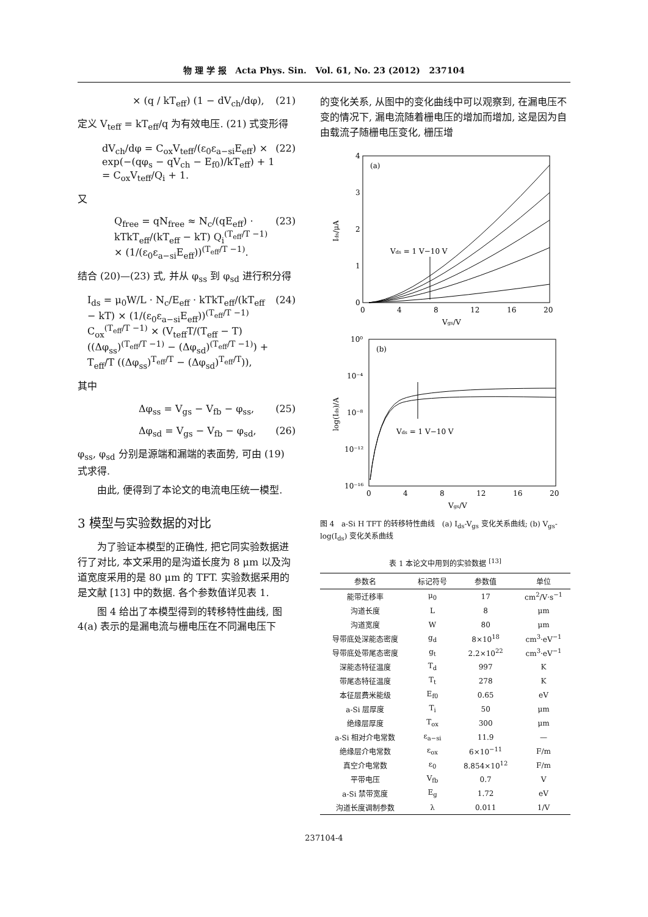物 理 学 报 Acta Phys. Sin. Vol. 61, No. 23 (2012) 237104
× (q / kT<sub>eff</sub>) (1 − dV<sub>ch</sub>/dφ), (21)
定义 V<sub>teff</sub> = kT<sub>eff</sub>/q 为有效电压. (21) 式变形得
dV<sub>ch</sub>/dφ = C<sub>ox</sub>V<sub>teff</sub>/(ε<sub>0</sub>ε<sub>a−si</sub>E<sub>eff</sub>) × exp(−(qφ<sub>s</sub> − qV<sub>ch</sub> − E<sub>f0</sub>)/kT<sub>eff</sub>) + 1 = C<sub>ox</sub>V<sub>teff</sub>/Q<sub>i</sub> + 1. (22)
又
Q<sub>free</sub> = qN<sub>free</sub> ≈ N<sub>c</sub>/(qE<sub>eff</sub>) · kTkT<sub>eff</sub>/(kT<sub>eff</sub> − kT) Q<sub>i</sub><sup>(T<sub>eff</sub>/T −1)</sup> × (1/(ε<sub>0</sub>ε<sub>a−si</sub>E<sub>eff</sub>))<sup>(T<sub>eff</sub>/T −1)</sup>. (23)
结合 (20)—(23) 式, 并从 φ<sub>ss</sub> 到 φ<sub>sd</sub> 进行积分得
I<sub>ds</sub> = μ<sub>0</sub>W/L · N<sub>c</sub>/E<sub>eff</sub> · kTkT<sub>eff</sub>/(kT<sub>eff</sub> − kT) × (1/(ε<sub>0</sub>ε<sub>a−si</sub>E<sub>eff</sub>))<sup>(T<sub>eff</sub>/T −1)</sup> C<sub>ox</sub><sup>(T<sub>eff</sub>/T −1)</sup> × (V<sub>teff</sub>T/(T<sub>eff</sub> − T) ((Δφ<sub>ss</sub>)<sup>(T<sub>eff</sub>/T −1)</sup> − (Δφ<sub>sd</sub>)<sup>(T<sub>eff</sub>/T −1)</sup>) + T<sub>eff</sub>/T ((Δφ<sub>ss</sub>)<sup>T<sub>eff</sub>/T</sup> − (Δφ<sub>sd</sub>)<sup>T<sub>eff</sub>/T</sup>)), (24)
其中
Δφ<sub>ss</sub> = V<sub>gs</sub> − V<sub>fb</sub> − φ<sub>ss</sub>, (25)
Δφ<sub>sd</sub> = V<sub>gs</sub> − V<sub>fb</sub> − φ<sub>sd</sub>, (26)
φ<sub>ss</sub>, φ<sub>sd</sub> 分别是源端和漏端的表面势, 可由 (19) 式求得.
由此, 便得到了本论文的电流电压统一模型.
3 模型与实验数据的对比
为了验证本模型的正确性, 把它同实验数据进行了对比, 本文采用的是沟道长度为 8 μm 以及沟道宽度采用的是 80 μm 的 TFT. 实验数据采用的是文献 [13] 中的数据. 各个参数值详见表 1.
图 4 给出了本模型得到的转移特性曲线, 图 4(a) 表示的是漏电流与栅电压在不同漏电压下
的变化关系, 从图中的变化曲线中可以观察到, 在漏电压不变的情况下, 漏电流随着栅电压的增加而增加, 这是因为自由载流子随栅电压变化, 栅压增
(a)
4
3
2
1
0
0
4
8
12
16
20
Vgs/V
Ids/μA
Vds = 1 V−10 V
(b)
10⁰
10⁻⁴
10⁻⁸
10⁻¹²
10⁻¹⁶
0
4
8
12
16
20
Vgs/V
log(Ids)/A
Vds = 1 V−10 V
图 4 a-Si H TFT 的转移特性曲线 (a) I<sub>ds</sub>-V<sub>gs</sub> 变化关系曲线; (b) V<sub>gs</sub>-log(I<sub>ds</sub>) 变化关系曲线
表 1 本论文中用到的实验数据 <sup>[13]</sup>
| 参数名 | 标记符号 | 参数值 | 单位 |
| --- | --- | --- | --- |
| 能带迁移率 | μ<sub>0</sub> | 17 | cm<sup>2</sup>/V·s<sup>−1</sup> |
| 沟道长度 | L | 8 | μm |
| 沟道宽度 | W | 80 | μm |
| 导带底处深能态密度 | g<sub>d</sub> | 8×10<sup>18</sup> | cm<sup>3</sup>·eV<sup>−1</sup> |
| 导带底处带尾态密度 | g<sub>t</sub> | 2.2×10<sup>22</sup> | cm<sup>3</sup>·eV<sup>−1</sup> |
| 深能态特征温度 | T<sub>d</sub> | 997 | K |
| 带尾态特征温度 | T<sub>t</sub> | 278 | K |
| 本征层费米能级 | E<sub>f0</sub> | 0.65 | eV |
| a-Si 层厚度 | T<sub>i</sub> | 50 | μm |
| 绝缘层厚度 | T<sub>ox</sub> | 300 | μm |
| a-Si 相对介电常数 | ε<sub>a−si</sub> | 11.9 | — |
| 绝缘层介电常数 | ε<sub>ox</sub> | 6×10<sup>−11</sup> | F/m |
| 真空介电常数 | ε<sub>0</sub> | 8.854×10<sup>12</sup> | F/m |
| 平带电压 | V<sub>fb</sub> | 0.7 | V |
| a-Si 禁带宽度 | E<sub>g</sub> | 1.72 | eV |
| 沟道长度调制参数 | λ | 0.011 | 1/V |
237104-4